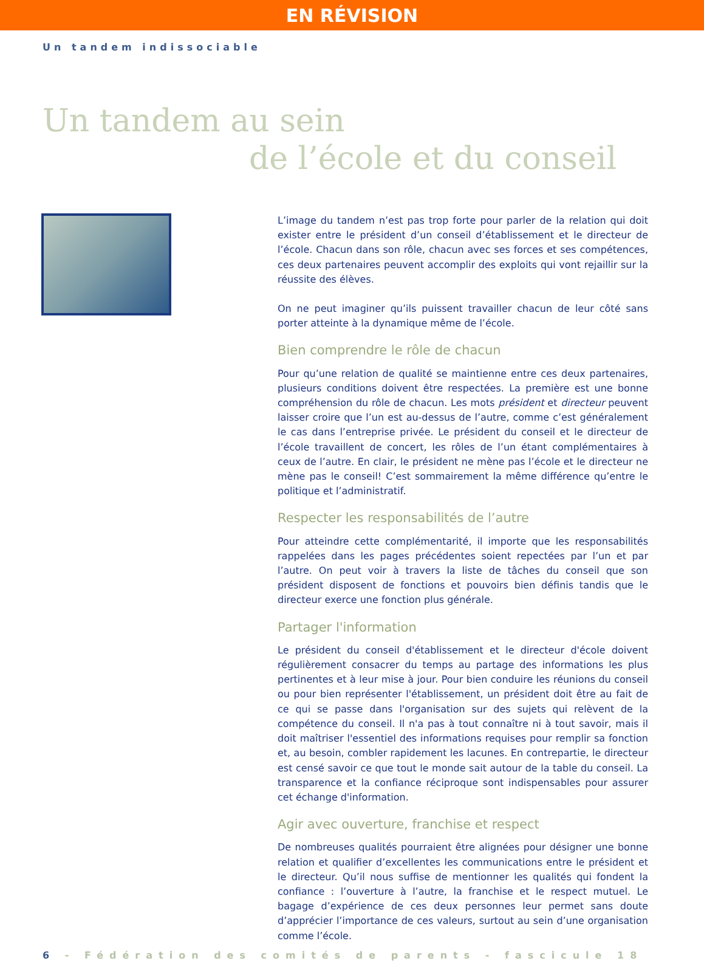EN RÉVISION
Un tandem indissociable
Un tandem au sein
de l’école et du conseil
L’image du tandem n’est pas trop forte pour parler de la relation qui doit exister entre le président d’un conseil d’établissement et le directeur de l’école. Chacun dans son rôle, chacun avec ses forces et ses compétences, ces deux partenaires peuvent accomplir des exploits qui vont rejaillir sur la réussite des élèves.
On ne peut imaginer qu’ils puissent travailler chacun de leur côté sans porter atteinte à la dynamique même de l’école.
Bien comprendre le rôle de chacun
Pour qu’une relation de qualité se maintienne entre ces deux partenaires, plusieurs conditions doivent être respectées. La première est une bonne compréhension du rôle de chacun. Les mots président et directeur peuvent laisser croire que l’un est au-dessus de l’autre, comme c’est généralement le cas dans l’entreprise privée. Le président du conseil et le directeur de l’école travaillent de concert, les rôles de l’un étant complémentaires à ceux de l’autre. En clair, le président ne mène pas l’école et le directeur ne mène pas le conseil! C’est sommairement la même différence qu’entre le politique et l’administratif.
Respecter les responsabilités de l’autre
Pour atteindre cette complémentarité, il importe que les responsabilités rappelées dans les pages précédentes soient repectées par l’un et par l’autre. On peut voir à travers la liste de tâches du conseil que son président disposent de fonctions et pouvoirs bien définis tandis que le directeur exerce une fonction plus générale.
Partager l'information
Le président du conseil d'établissement et le directeur d'école doivent régulièrement consacrer du temps au partage des informations les plus pertinentes et à leur mise à jour. Pour bien conduire les réunions du conseil ou pour bien représenter l'établissement, un président doit être au fait de ce qui se passe dans l'organisation sur des sujets qui relèvent de la compétence du conseil. Il n'a pas à tout connaître ni à tout savoir, mais il doit maîtriser l'essentiel des informations requises pour remplir sa fonction et, au besoin, combler rapidement les lacunes. En contrepartie, le directeur est censé savoir ce que tout le monde sait autour de la table du conseil. La transparence et la confiance réciproque sont indispensables pour assurer cet échange d'information.
Agir avec ouverture, franchise et respect
De nombreuses qualités pourraient être alignées pour désigner une bonne relation et qualifier d’excellentes les communications entre le président et le directeur. Qu’il nous suffise de mentionner les qualités qui fondent la confiance : l’ouverture à l’autre, la franchise et le respect mutuel. Le bagage d’expérience de ces deux personnes leur permet sans doute d’apprécier l’importance de ces valeurs, surtout au sein d’une organisation comme l’école.
6 - Fédération des comités de parents - fascicule 18